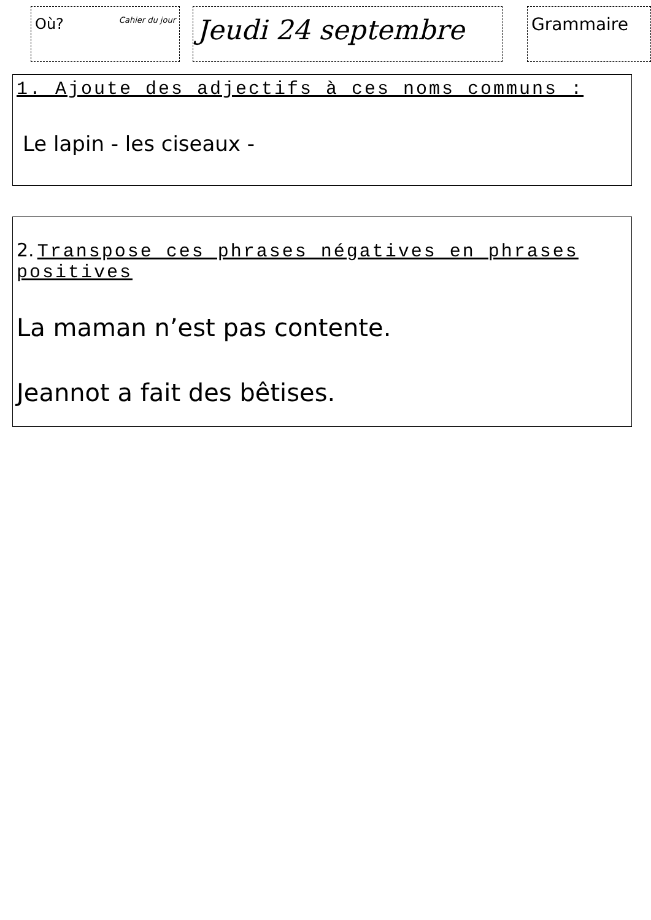Où? Cahier du jour
Jeudi 24 septembre
Grammaire
1. Ajoute des adjectifs à ces noms communs :
Le lapin - les ciseaux -
2. Transpose ces phrases négatives en phrases positives
La maman n’est pas contente.
Jeannot a fait des bêtises.